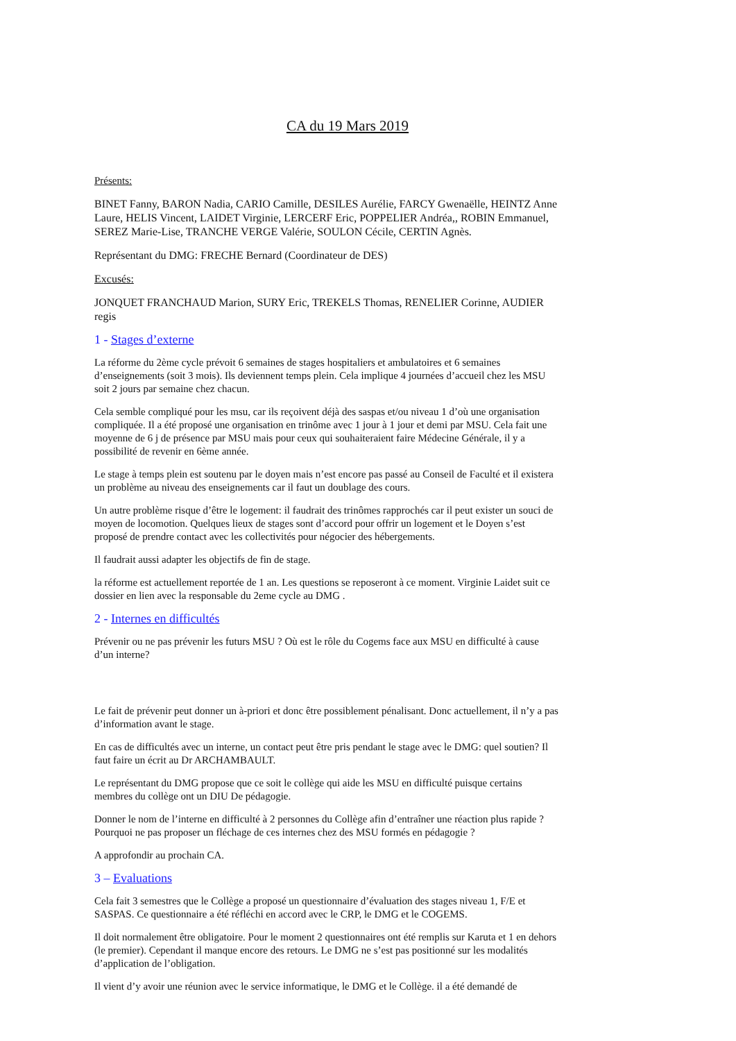CA du 19 Mars 2019
Présents:
BINET Fanny, BARON Nadia, CARIO Camille, DESILES Aurélie, FARCY Gwenaëlle, HEINTZ Anne Laure, HELIS Vincent, LAIDET Virginie, LERCERF Eric, POPPELIER Andréa,, ROBIN Emmanuel, SEREZ Marie-Lise, TRANCHE VERGE Valérie, SOULON Cécile, CERTIN Agnès.
Représentant du DMG: FRECHE Bernard (Coordinateur de DES)
Excusés:
JONQUET FRANCHAUD Marion, SURY Eric, TREKELS Thomas, RENELIER Corinne, AUDIER regis
1 - Stages d’externe
La réforme du 2ème cycle prévoit 6 semaines de stages hospitaliers et ambulatoires et 6 semaines d’enseignements (soit 3 mois). Ils deviennent temps plein. Cela implique 4 journées d’accueil chez les MSU soit 2 jours par semaine chez chacun.
Cela semble compliqué pour les msu, car ils reçoivent déjà des saspas et/ou niveau 1 d’où une organisation compliquée. Il a été proposé une organisation en trinôme avec 1 jour à 1 jour et demi par MSU. Cela fait une moyenne de 6 j de présence par MSU mais pour ceux qui souhaiteraient faire Médecine Générale, il y a possibilité de revenir en 6ème année.
Le stage à temps plein est soutenu par le doyen mais n’est encore pas passé au Conseil de Faculté et il existera un problème au niveau des enseignements car il faut un doublage des cours.
Un autre problème risque d’être le logement: il faudrait des trinômes rapprochés car il peut exister un souci de moyen de locomotion. Quelques lieux de stages sont d’accord pour offrir un logement et le Doyen s’est proposé de prendre contact avec les collectivités pour négocier des hébergements.
Il faudrait aussi adapter les objectifs de fin de stage.
la réforme est actuellement reportée de 1 an. Les questions se reposeront à ce moment. Virginie Laidet suit ce dossier en lien avec la responsable du 2eme cycle au DMG .
2 - Internes en difficultés
Prévenir ou ne pas prévenir les futurs MSU ? Où est le rôle du Cogems face aux MSU en difficulté à cause d’un interne?
Le fait de prévenir peut donner un à-priori et donc être possiblement pénalisant. Donc actuellement, il n’y a pas d’information avant le stage.
En cas de difficultés avec un interne, un contact peut être pris pendant le stage avec le DMG: quel soutien? Il faut faire un écrit au Dr ARCHAMBAULT.
Le représentant du DMG propose que ce soit le collège qui aide les MSU en difficulté puisque certains membres du collège ont un DIU De pédagogie.
Donner le nom de l’interne en difficulté à 2 personnes du Collège afin d’entraîner une réaction plus rapide ? Pourquoi ne pas proposer un fléchage de ces internes chez des MSU formés en pédagogie ?
A approfondir au prochain CA.
3 – Evaluations
Cela fait 3 semestres que le Collège a proposé un questionnaire d’évaluation des stages niveau 1, F/E et SASPAS. Ce questionnaire a été réfléchi en accord avec le CRP, le DMG et le COGEMS.
Il doit normalement être obligatoire. Pour le moment 2 questionnaires ont été remplis sur Karuta et 1 en dehors (le premier). Cependant il manque encore des retours. Le DMG ne s’est pas positionné sur les modalités d’application de l’obligation.
Il vient d’y avoir une réunion avec le service informatique, le DMG et le Collège. il a été demandé de